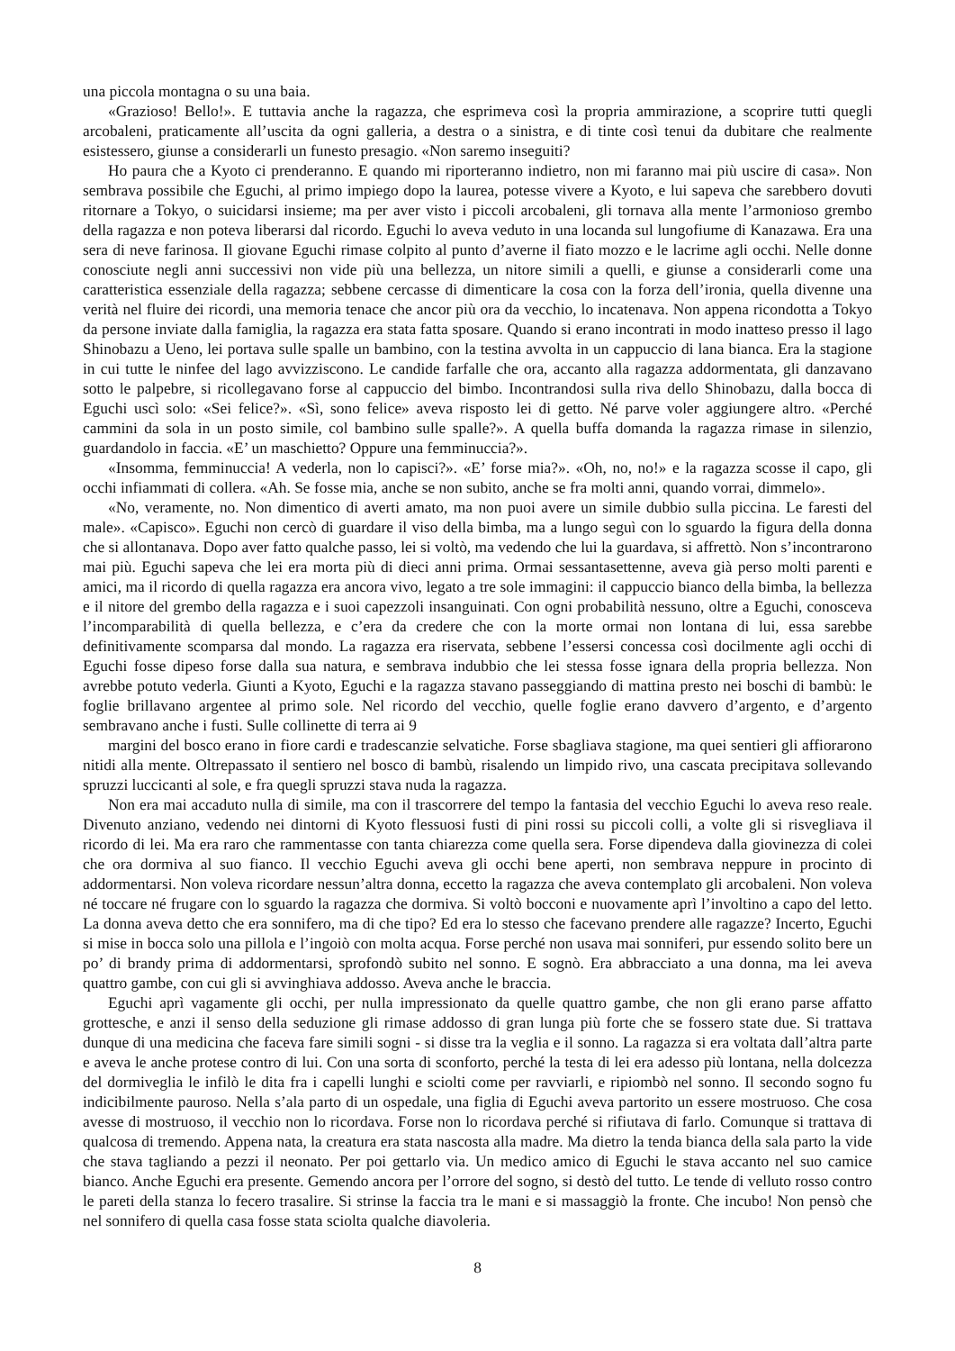una piccola montagna o su una baia.
«Grazioso! Bello!». E tuttavia anche la ragazza, che esprimeva così la propria ammirazione, a scoprire tutti quegli arcobaleni, praticamente all’uscita da ogni galleria, a destra o a sinistra, e di tinte così tenui da dubitare che realmente esistessero, giunse a considerarli un funesto presagio. «Non saremo inseguiti?
Ho paura che a Kyoto ci prenderanno. E quando mi riporteranno indietro, non mi faranno mai più uscire di casa». Non sembrava possibile che Eguchi, al primo impiego dopo la laurea, potesse vivere a Kyoto, e lui sapeva che sarebbero dovuti ritornare a Tokyo, o suicidarsi insieme; ma per aver visto i piccoli arcobaleni, gli tornava alla mente l’armonioso grembo della ragazza e non poteva liberarsi dal ricordo. Eguchi lo aveva veduto in una locanda sul lungofiume di Kanazawa. Era una sera di neve farinosa. Il giovane Eguchi rimase colpito al punto d’averne il fiato mozzo e le lacrime agli occhi. Nelle donne conosciute negli anni successivi non vide più una bellezza, un nitore simili a quelli, e giunse a considerarli come una caratteristica essenziale della ragazza; sebbene cercasse di dimenticare la cosa con la forza dell’ironia, quella divenne una verità nel fluire dei ricordi, una memoria tenace che ancor più ora da vecchio, lo incatenava. Non appena ricondotta a Tokyo da persone inviate dalla famiglia, la ragazza era stata fatta sposare. Quando si erano incontrati in modo inatteso presso il lago Shinobazu a Ueno, lei portava sulle spalle un bambino, con la testina avvolta in un cappuccio di lana bianca. Era la stagione in cui tutte le ninfee del lago avvizziscono. Le candide farfalle che ora, accanto alla ragazza addormentata, gli danzavano sotto le palpebre, si ricollegavano forse al cappuccio del bimbo. Incontrandosi sulla riva dello Shinobazu, dalla bocca di Eguchi uscì solo: «Sei felice?». «Sì, sono felice» aveva risposto lei di getto. Né parve voler aggiungere altro. «Perché cammini da sola in un posto simile, col bambino sulle spalle?». A quella buffa domanda la ragazza rimase in silenzio, guardandolo in faccia. «E’ un maschietto? Oppure una femminuccia?».
«Insomma, femminuccia! A vederla, non lo capisci?». «E’ forse mia?». «Oh, no, no!» e la ragazza scosse il capo, gli occhi infiammati di collera. «Ah. Se fosse mia, anche se non subito, anche se fra molti anni, quando vorrai, dimmelo».
«No, veramente, no. Non dimentico di averti amato, ma non puoi avere un simile dubbio sulla piccina. Le faresti del male». «Capisco». Eguchi non cercò di guardare il viso della bimba, ma a lungo seguì con lo sguardo la figura della donna che si allontanava. Dopo aver fatto qualche passo, lei si voltò, ma vedendo che lui la guardava, si affrettò. Non s’incontrarono mai più. Eguchi sapeva che lei era morta più di dieci anni prima. Ormai sessantasettenne, aveva già perso molti parenti e amici, ma il ricordo di quella ragazza era ancora vivo, legato a tre sole immagini: il cappuccio bianco della bimba, la bellezza e il nitore del grembo della ragazza e i suoi capezzoli insanguinati. Con ogni probabilità nessuno, oltre a Eguchi, conosceva l’incomparabilità di quella bellezza, e c’era da credere che con la morte ormai non lontana di lui, essa sarebbe definitivamente scomparsa dal mondo. La ragazza era riservata, sebbene l’essersi concessa così docilmente agli occhi di Eguchi fosse dipeso forse dalla sua natura, e sembrava indubbio che lei stessa fosse ignara della propria bellezza. Non avrebbe potuto vederla. Giunti a Kyoto, Eguchi e la ragazza stavano passeggiando di mattina presto nei boschi di bambù: le foglie brillavano argentee al primo sole. Nel ricordo del vecchio, quelle foglie erano davvero d’argento, e d’argento sembravano anche i fusti. Sulle collinette di terra ai 9
margini del bosco erano in fiore cardi e tradescanzie selvatiche. Forse sbagliava stagione, ma quei sentieri gli affiorarono nitidi alla mente. Oltrepassato il sentiero nel bosco di bambù, risalendo un limpido rivo, una cascata precipitava sollevando spruzzi luccicanti al sole, e fra quegli spruzzi stava nuda la ragazza.
Non era mai accaduto nulla di simile, ma con il trascorrere del tempo la fantasia del vecchio Eguchi lo aveva reso reale. Divenuto anziano, vedendo nei dintorni di Kyoto flessuosi fusti di pini rossi su piccoli colli, a volte gli si risvegliava il ricordo di lei. Ma era raro che rammentasse con tanta chiarezza come quella sera. Forse dipendeva dalla giovinezza di colei che ora dormiva al suo fianco. Il vecchio Eguchi aveva gli occhi bene aperti, non sembrava neppure in procinto di addormentarsi. Non voleva ricordare nessun’altra donna, eccetto la ragazza che aveva contemplato gli arcobaleni. Non voleva né toccare né frugare con lo sguardo la ragazza che dormiva. Si voltò bocconi e nuovamente aprì l’involtino a capo del letto. La donna aveva detto che era sonnifero, ma di che tipo? Ed era lo stesso che facevano prendere alle ragazze? Incerto, Eguchi si mise in bocca solo una pillola e l’ingoiò con molta acqua. Forse perché non usava mai sonniferi, pur essendo solito bere un po’ di brandy prima di addormentarsi, sprofondò subito nel sonno. E sognò. Era abbracciato a una donna, ma lei aveva quattro gambe, con cui gli si avvinghiava addosso. Aveva anche le braccia.
Eguchi aprì vagamente gli occhi, per nulla impressionato da quelle quattro gambe, che non gli erano parse affatto grottesche, e anzi il senso della seduzione gli rimase addosso di gran lunga più forte che se fossero state due. Si trattava dunque di una medicina che faceva fare simili sogni - si disse tra la veglia e il sonno. La ragazza si era voltata dall’altra parte e aveva le anche protese contro di lui. Con una sorta di sconforto, perché la testa di lei era adesso più lontana, nella dolcezza del dormiveglia le infilò le dita fra i capelli lunghi e sciolti come per ravviarli, e ripiombò nel sonno. Il secondo sogno fu indicibilmente pauroso. Nella s’ala parto di un ospedale, una figlia di Eguchi aveva partorito un essere mostruoso. Che cosa avesse di mostruoso, il vecchio non lo ricordava. Forse non lo ricordava perché si rifiutava di farlo. Comunque si trattava di qualcosa di tremendo. Appena nata, la creatura era stata nascosta alla madre. Ma dietro la tenda bianca della sala parto la vide che stava tagliando a pezzi il neonato. Per poi gettarlo via. Un medico amico di Eguchi le stava accanto nel suo camice bianco. Anche Eguchi era presente. Gemendo ancora per l’orrore del sogno, si destò del tutto. Le tende di velluto rosso contro le pareti della stanza lo fecero trasalire. Si strinse la faccia tra le mani e si massaggiò la fronte. Che incubo! Non pensò che nel sonnifero di quella casa fosse stata sciolta qualche diavoleria.
8